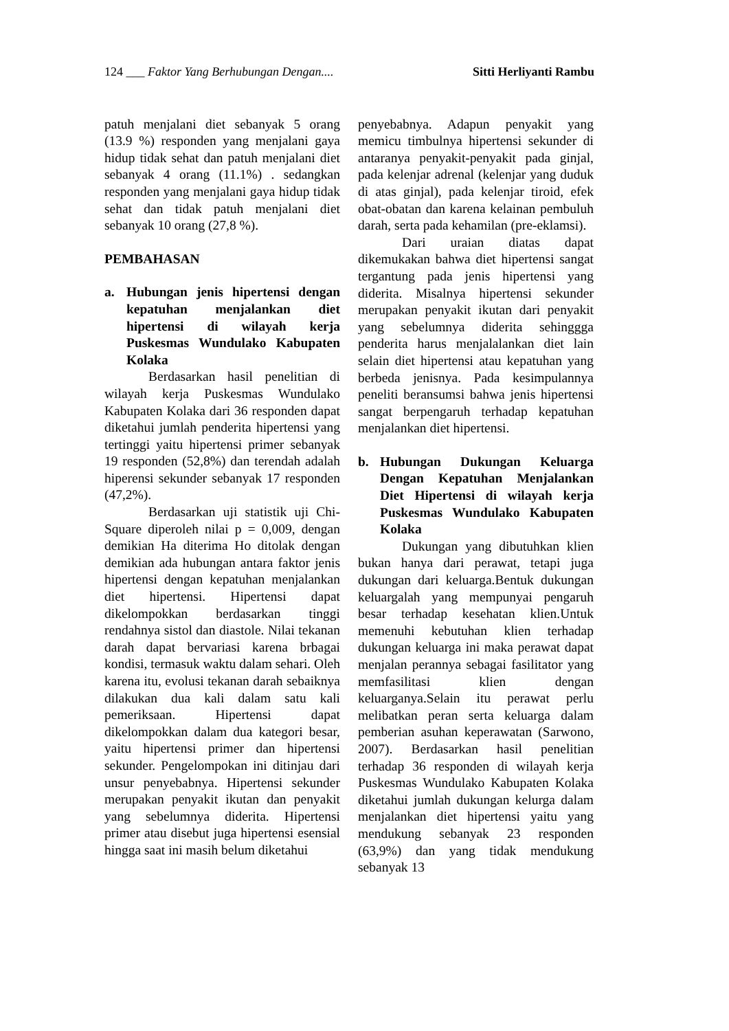124 ___ Faktor Yang Berhubungan Dengan.... Sitti Herliyanti Rambu
patuh menjalani diet sebanyak 5 orang (13.9 %) responden yang menjalani gaya hidup tidak sehat dan patuh menjalani diet sebanyak 4 orang (11.1%) . sedangkan responden yang menjalani gaya hidup tidak sehat dan tidak patuh menjalani diet sebanyak 10 orang (27,8 %).
PEMBAHASAN
a. Hubungan jenis hipertensi dengan kepatuhan menjalankan diet hipertensi di wilayah kerja Puskesmas Wundulako Kabupaten Kolaka
Berdasarkan hasil penelitian di wilayah kerja Puskesmas Wundulako Kabupaten Kolaka dari 36 responden dapat diketahui jumlah penderita hipertensi yang tertinggi yaitu hipertensi primer sebanyak 19 responden (52,8%) dan terendah adalah hiperensi sekunder sebanyak 17 responden (47,2%).
Berdasarkan uji statistik uji Chi-Square diperoleh nilai p = 0,009, dengan demikian Ha diterima Ho ditolak dengan demikian ada hubungan antara faktor jenis hipertensi dengan kepatuhan menjalankan diet hipertensi. Hipertensi dapat dikelompokkan berdasarkan tinggi rendahnya sistol dan diastole. Nilai tekanan darah dapat bervariasi karena brbagai kondisi, termasuk waktu dalam sehari. Oleh karena itu, evolusi tekanan darah sebaiknya dilakukan dua kali dalam satu kali pemeriksaan. Hipertensi dapat dikelompokkan dalam dua kategori besar, yaitu hipertensi primer dan hipertensi sekunder. Pengelompokan ini ditinjau dari unsur penyebabnya. Hipertensi sekunder merupakan penyakit ikutan dan penyakit yang sebelumnya diderita. Hipertensi primer atau disebut juga hipertensi esensial hingga saat ini masih belum diketahui
penyebabnya. Adapun penyakit yang memicu timbulnya hipertensi sekunder di antaranya penyakit-penyakit pada ginjal, pada kelenjar adrenal (kelenjar yang duduk di atas ginjal), pada kelenjar tiroid, efek obat-obatan dan karena kelainan pembuluh darah, serta pada kehamilan (pre-eklamsi).
Dari uraian diatas dapat dikemukakan bahwa diet hipertensi sangat tergantung pada jenis hipertensi yang diderita. Misalnya hipertensi sekunder merupakan penyakit ikutan dari penyakit yang sebelumnya diderita sehinggga penderita harus menjalalankan diet lain selain diet hipertensi atau kepatuhan yang berbeda jenisnya. Pada kesimpulannya peneliti beransumsi bahwa jenis hipertensi sangat berpengaruh terhadap kepatuhan menjalankan diet hipertensi.
b. Hubungan Dukungan Keluarga Dengan Kepatuhan Menjalankan Diet Hipertensi di wilayah kerja Puskesmas Wundulako Kabupaten Kolaka
Dukungan yang dibutuhkan klien bukan hanya dari perawat, tetapi juga dukungan dari keluarga.Bentuk dukungan keluargalah yang mempunyai pengaruh besar terhadap kesehatan klien.Untuk memenuhi kebutuhan klien terhadap dukungan keluarga ini maka perawat dapat menjalan perannya sebagai fasilitator yang memfasilitasi klien dengan keluarganya.Selain itu perawat perlu melibatkan peran serta keluarga dalam pemberian asuhan keperawatan (Sarwono, 2007). Berdasarkan hasil penelitian terhadap 36 responden di wilayah kerja Puskesmas Wundulako Kabupaten Kolaka diketahui jumlah dukungan kelurga dalam menjalankan diet hipertensi yaitu yang mendukung sebanyak 23 responden (63,9%) dan yang tidak mendukung sebanyak 13